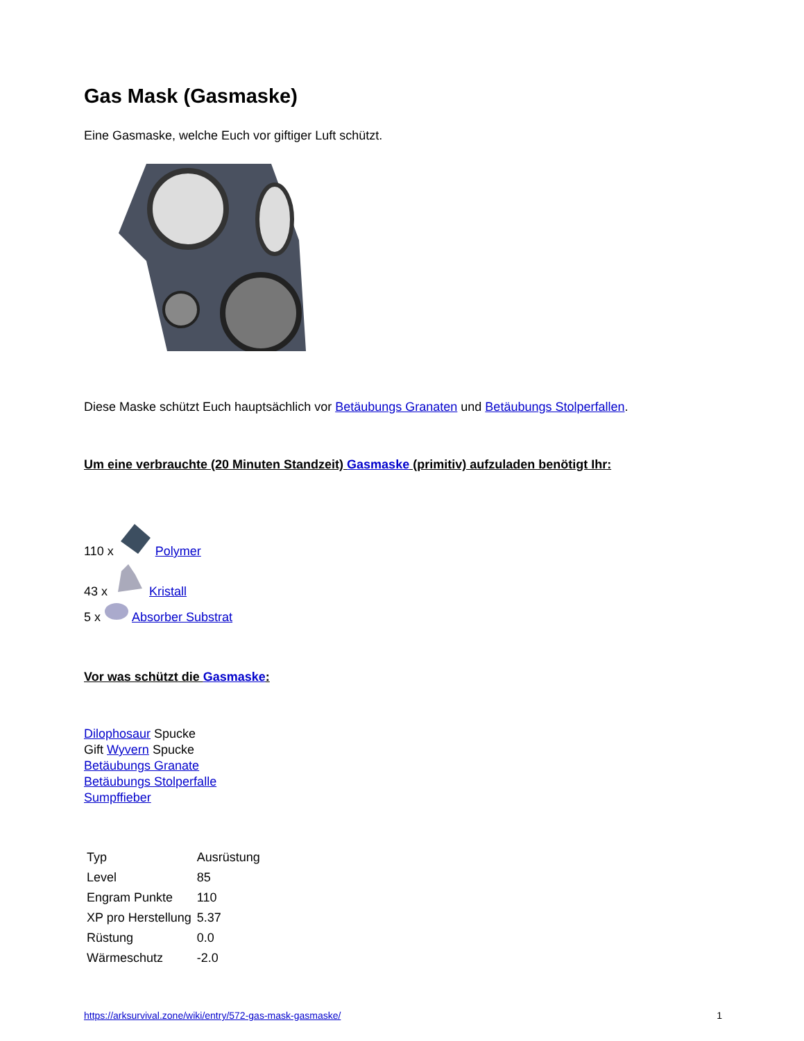Gas Mask (Gasmaske)
Eine Gasmaske, welche Euch vor giftiger Luft schützt.
Diese Maske schützt Euch hauptsächlich vor Betäubungs Granaten und Betäubungs Stolperfallen.
Um eine verbrauchte (20 Minuten Standzeit) Gasmaske (primitiv) aufzuladen benötigt Ihr:
110 x Polymer
43 x Kristall
5 x Absorber Substrat
Vor was schützt die Gasmaske:
Dilophosaur Spucke
Gift Wyvern Spucke
Betäubungs Granate
Betäubungs Stolperfalle
Sumpffieber
| Typ | Ausrüstung |
| Level | 85 |
| Engram Punkte | 110 |
| XP pro Herstellung | 5.37 |
| Rüstung | 0.0 |
| Wärmeschutz | -2.0 |
https://arksurvival.zone/wiki/entry/572-gas-mask-gasmaske/ 1